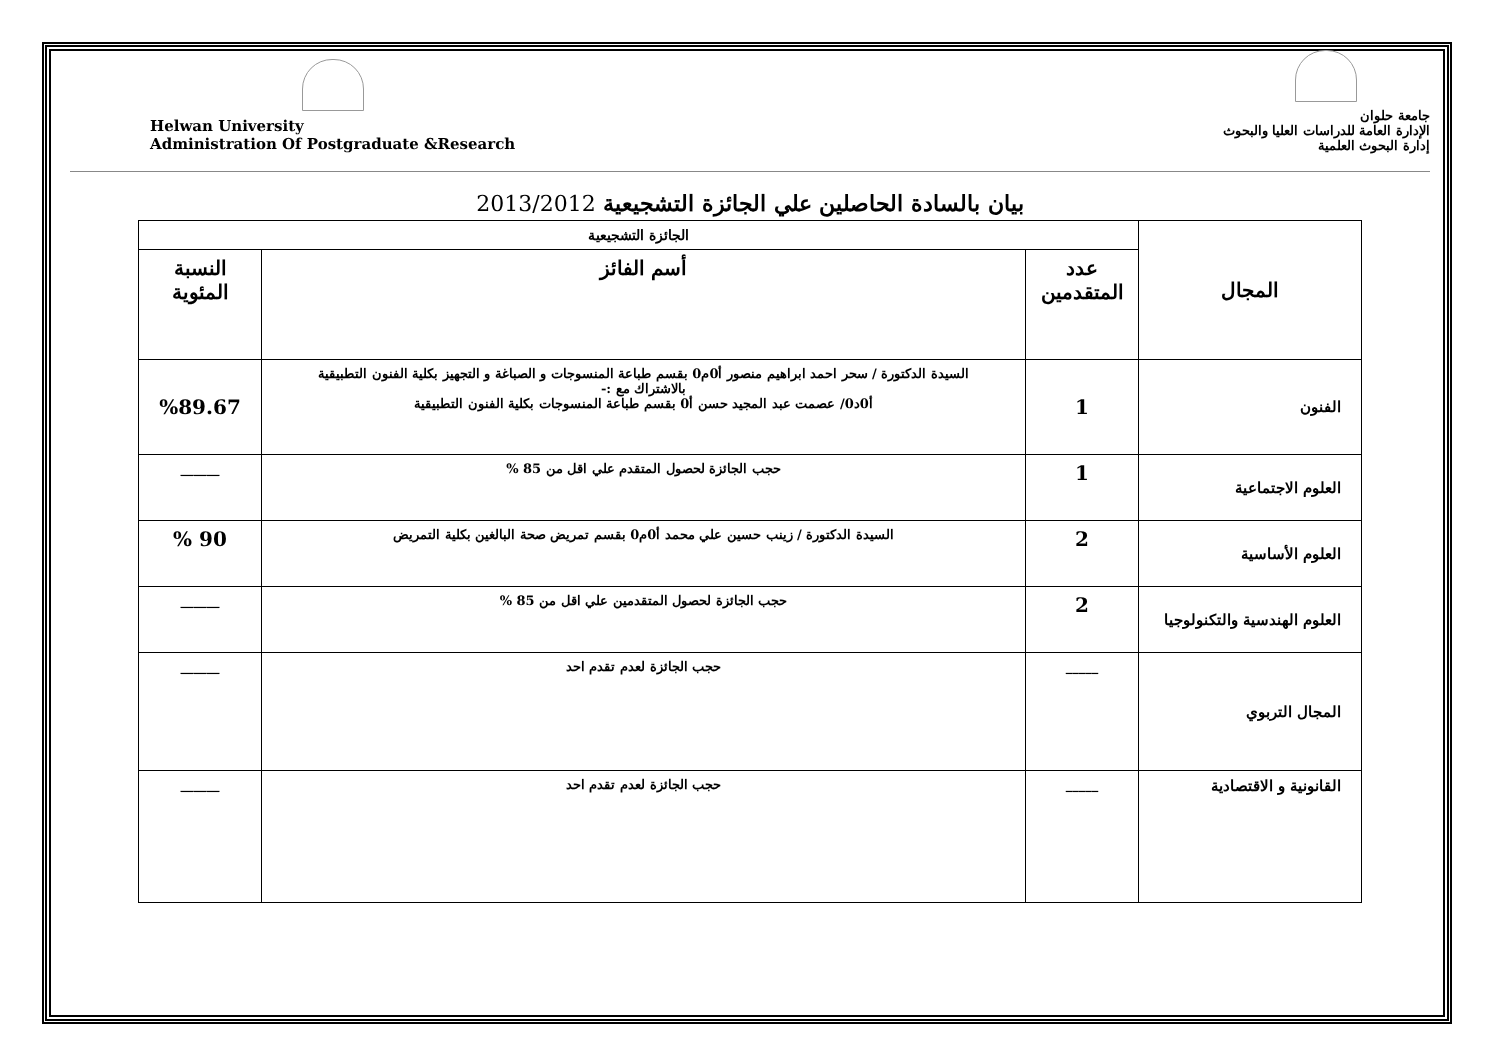Helwan University
Administration Of Postgraduate &Research
جامعة حلوان
الإدارة العامة للدراسات العليا والبحوث
إدارة البحوث العلمية
بيان بالسادة الحاصلين علي الجائزة التشجيعية 2013/2012
| المجال | الجائزة التشجيعية | | |
| --- | --- | --- | --- |
| | عدد المتقدمين | أسم الفائز | النسبة المئوية |
| الفنون | 1 | السيدة الدكتورة / سحر احمد ابراهيم منصور أ0م0 بقسم طباعة المنسوجات و الصباغة و التجهيز بكلية الفنون التطبيقية بالاشتراك مع :- أ0د0/ عصمت عبد المجيد حسن أ0 بقسم طباعة المنسوجات بكلية الفنون التطبيقية | %89.67 |
| العلوم الاجتماعية | 1 | حجب الجائزة لحصول المتقدم علي اقل من 85 % | ______ |
| العلوم الأساسية | 2 | السيدة الدكتورة / زينب حسين علي محمد أ0م0 بقسم تمريض صحة البالغين بكلية التمريض | 90 % |
| العلوم الهندسية والتكنولوجيا | 2 | حجب الجائزة لحصول المتقدمين علي اقل من 85 % | ______ |
| المجال التربوي | _____ | حجب الجائزة لعدم تقدم احد | ______ |
| القانونية و الاقتصادية | _____ | حجب الجائزة لعدم تقدم احد | ______ |